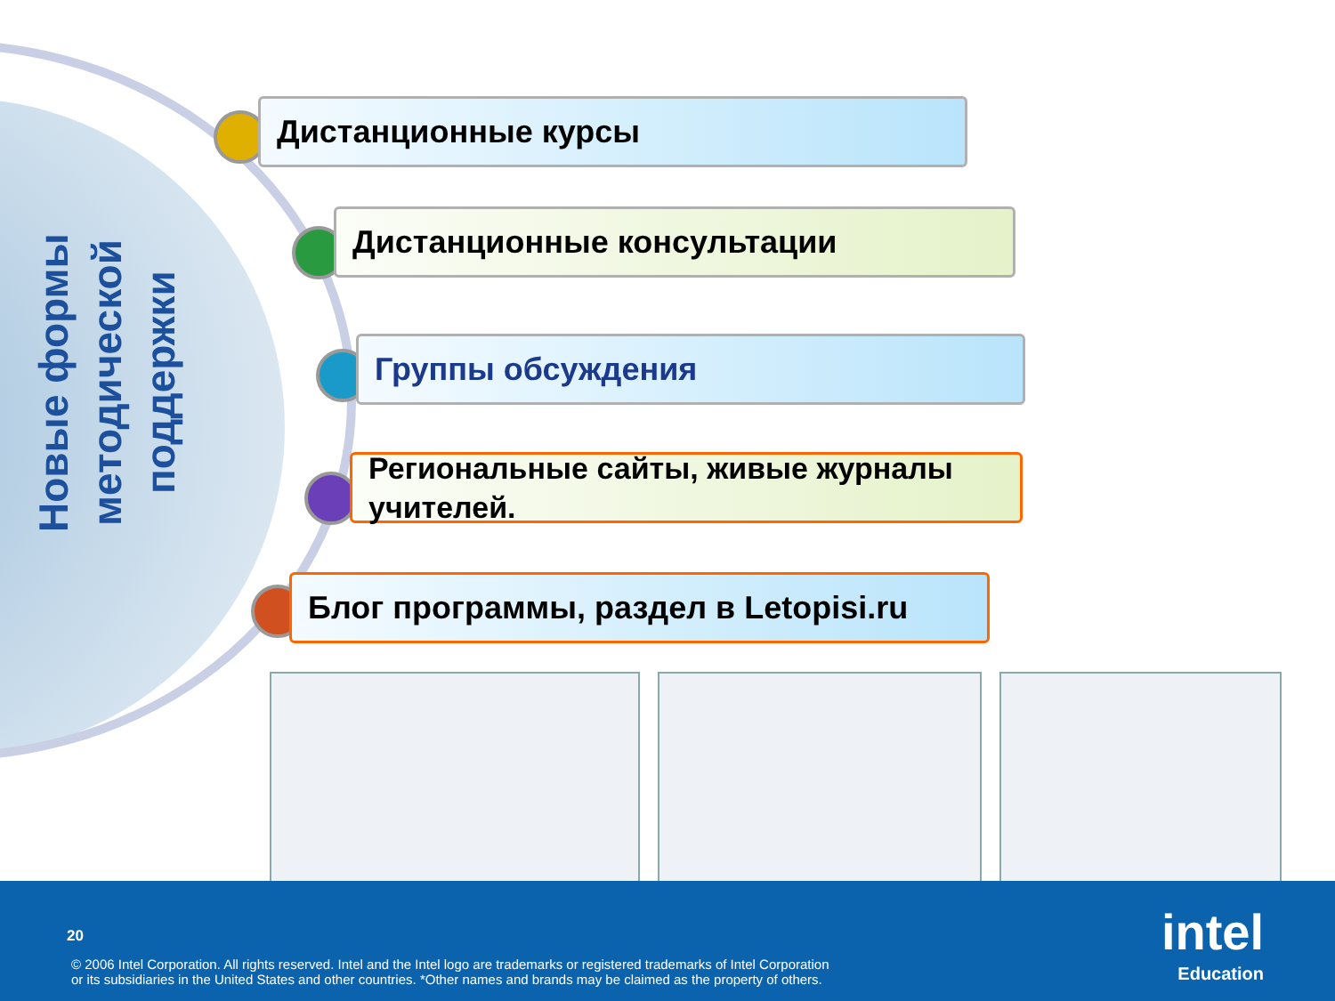Новые формы методической поддержки
Дистанционные курсы
Дистанционные консультации
Группы обсуждения
Региональные сайты, живые журналы учителей.
Блог программы, раздел в Letopisi.ru
20
© 2006 Intel Corporation. All rights reserved. Intel and the Intel logo are trademarks or registered trademarks of Intel Corporation
or its subsidiaries in the United States and other countries. *Other names and brands may be claimed as the property of others.
intel
Education